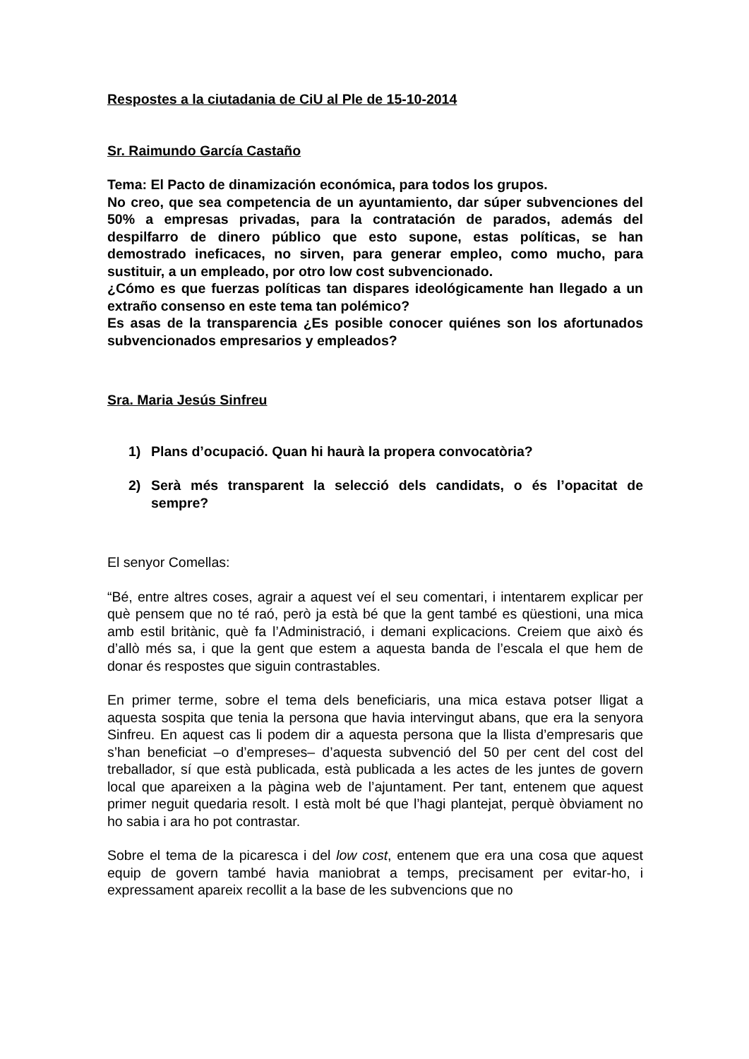Respostes a la ciutadania de CiU al Ple de 15-10-2014
Sr. Raimundo García Castaño
Tema: El Pacto de dinamización económica, para todos los grupos.
No creo, que sea competencia de un ayuntamiento, dar súper subvenciones del 50% a empresas privadas, para la contratación de parados, además del despilfarro de dinero público que esto supone, estas políticas, se han demostrado ineficaces, no sirven, para generar empleo, como mucho, para sustituir, a un empleado, por otro low cost subvencionado.
¿Cómo es que fuerzas políticas tan dispares ideológicamente han llegado a un extraño consenso en este tema tan polémico?
Es asas de la transparencia ¿Es posible conocer quiénes son los afortunados subvencionados empresarios y empleados?
Sra. Maria Jesús Sinfreu
1) Plans d’ocupació. Quan hi haurà la propera convocatòria?
2) Serà més transparent la selecció dels candidats, o és l’opacitat de sempre?
El senyor Comellas:
“Bé, entre altres coses, agrair a aquest veí el seu comentari, i intentarem explicar per què pensem que no té raó, però ja està bé que la gent també es qüestioni, una mica amb estil britànic, què fa l’Administració, i demani explicacions. Creiem que això és d’allò més sa, i que la gent que estem a aquesta banda de l’escala el que hem de donar és respostes que siguin contrastables.
En primer terme, sobre el tema dels beneficiaris, una mica estava potser lligat a aquesta sospita que tenia la persona que havia intervingut abans, que era la senyora Sinfreu. En aquest cas li podem dir a aquesta persona que la llista d’empresaris que s’han beneficiat –o d’empreses– d’aquesta subvenció del 50 per cent del cost del treballador, sí que està publicada, està publicada a les actes de les juntes de govern local que apareixen a la pàgina web de l’ajuntament. Per tant, entenem que aquest primer neguit quedaria resolt. I està molt bé que l’hagi plantejat, perquè òbviament no ho sabia i ara ho pot contrastar.
Sobre el tema de la picaresca i del low cost, entenem que era una cosa que aquest equip de govern també havia maniobrat a temps, precisament per evitar-ho, i expressament apareix recollit a la base de les subvencions que no